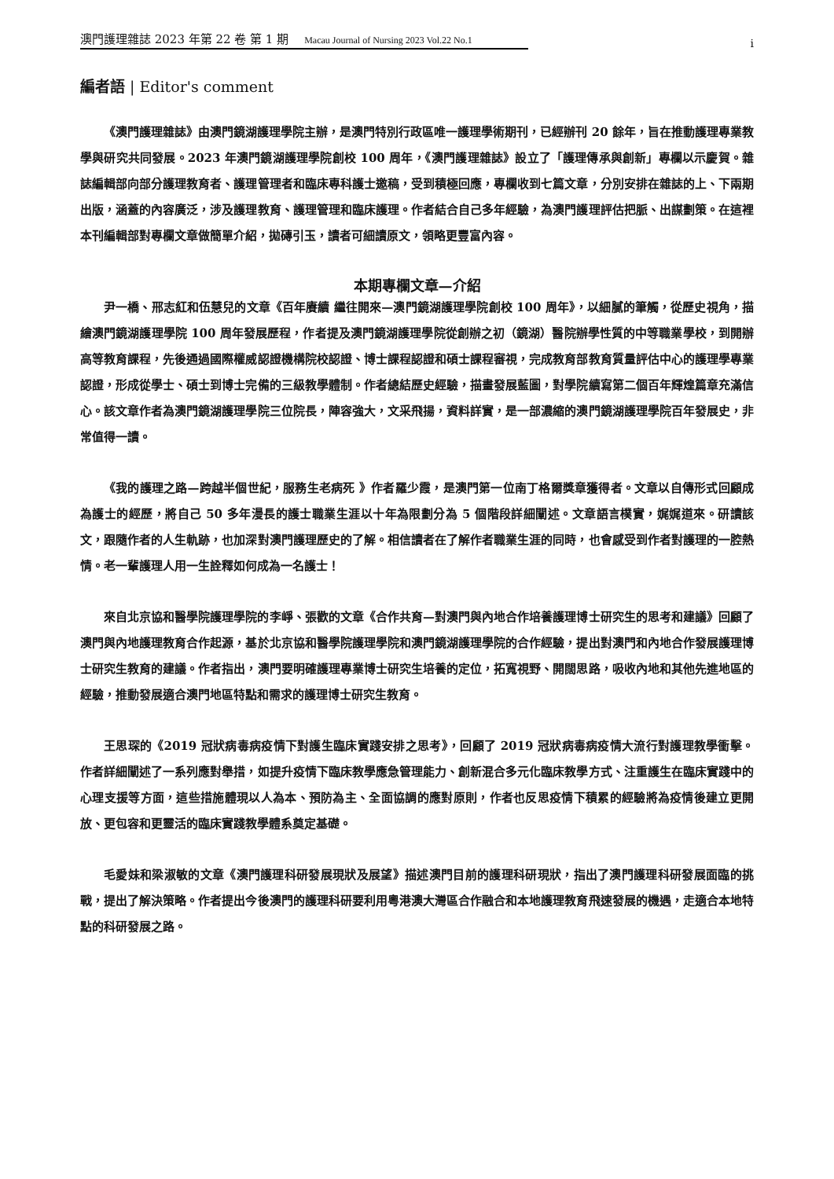澳門護理雜誌 2023 年第 22 卷 第 1 期 Macau Journal of Nursing 2023 Vol.22 No.1
i
編者語 | Editor's comment
《澳門護理雜誌》由澳門鏡湖護理學院主辦，是澳門特別行政區唯一護理學術期刊，已經辦刊 20 餘年，旨在推動護理專業教學與研究共同發展。2023 年澳門鏡湖護理學院創校 100 周年，《澳門護理雜誌》設立了「護理傳承與創新」專欄以示慶賀。雜誌編輯部向部分護理教育者、護理管理者和臨床專科護士邀稿，受到積極回應，專欄收到七篇文章，分別安排在雜誌的上、下兩期出版，涵蓋的內容廣泛，涉及護理教育、護理管理和臨床護理。作者結合自己多年經驗，為澳門護理評估把脈、出謀劃策。在這裡本刊編輯部對專欄文章做簡單介紹，拋磚引玉，讀者可細讀原文，領略更豐富內容。
本期專欄文章—介紹
尹一橋、邢志紅和伍慧兒的文章《百年賡續 繼往開來—澳門鏡湖護理學院創校 100 周年》，以細膩的筆觸，從歷史視角，描繪澳門鏡湖護理學院 100 周年發展歷程，作者提及澳門鏡湖護理學院從創辦之初（鏡湖）醫院辦學性質的中等職業學校，到開辦高等教育課程，先後通過國際權威認證機構院校認證、博士課程認證和碩士課程審視，完成教育部教育質量評估中心的護理學專業認證，形成從學士、碩士到博士完備的三級教學體制。作者總結歷史經驗，描畫發展藍圖，對學院續寫第二個百年輝煌篇章充滿信心。該文章作者為澳門鏡湖護理學院三位院長，陣容強大，文采飛揚，資料詳實，是一部濃縮的澳門鏡湖護理學院百年發展史，非常值得一讀。
《我的護理之路—跨越半個世紀，服務生老病死 》作者羅少霞，是澳門第一位南丁格爾獎章獲得者。文章以自傳形式回顧成為護士的經歷，將自己 50 多年漫長的護士職業生涯以十年為限劃分為 5 個階段詳細闡述。文章語言樸實，娓娓道來。研讀該文，跟隨作者的人生軌跡，也加深對澳門護理歷史的了解。相信讀者在了解作者職業生涯的同時，也會感受到作者對護理的一腔熱情。老一輩護理人用一生詮釋如何成為一名護士！
來自北京協和醫學院護理學院的李崢、張歡的文章《合作共育—對澳門與內地合作培養護理博士研究生的思考和建議》回顧了澳門與內地護理教育合作起源，基於北京協和醫學院護理學院和澳門鏡湖護理學院的合作經驗，提出對澳門和內地合作發展護理博士研究生教育的建議。作者指出，澳門要明確護理專業博士研究生培養的定位，拓寬視野、開闊思路，吸收內地和其他先進地區的經驗，推動發展適合澳門地區特點和需求的護理博士研究生教育。
王思琛的《2019 冠狀病毒病疫情下對護生臨床實踐安排之思考》，回顧了 2019 冠狀病毒病疫情大流行對護理教學衝擊。作者詳細闡述了一系列應對舉措，如提升疫情下臨床教學應急管理能力、創新混合多元化臨床教學方式、注重護生在臨床實踐中的心理支援等方面，這些措施體現以人為本、預防為主、全面協調的應對原則，作者也反思疫情下積累的經驗將為疫情後建立更開放、更包容和更靈活的臨床實踐教學體系奠定基礎。
毛愛妹和梁淑敏的文章《澳門護理科研發展現狀及展望》描述澳門目前的護理科研現狀，指出了澳門護理科研發展面臨的挑戰，提出了解決策略。作者提出今後澳門的護理科研要利用粵港澳大灣區合作融合和本地護理教育飛速發展的機遇，走適合本地特點的科研發展之路。